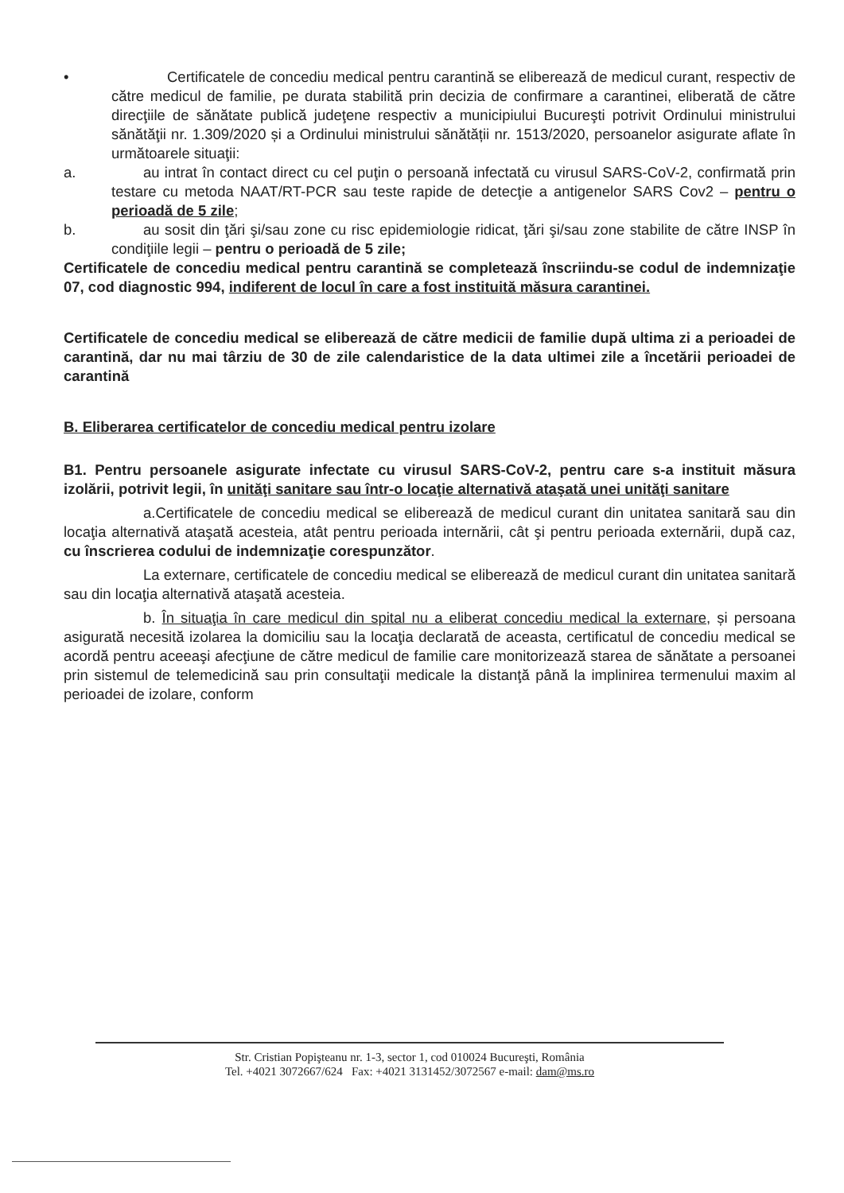• Certificatele de concediu medical pentru carantină se eliberează de medicul curant, respectiv de către medicul de familie, pe durata stabilită prin decizia de confirmare a carantinei, eliberată de către direcţiile de sănătate publică judeţene respectiv a municipiului Bucureşti potrivit Ordinului ministrului sănătăţii nr. 1.309/2020 și a Ordinului ministrului sănătății nr. 1513/2020, persoanelor asigurate aflate în următoarele situaţii:
a. au intrat în contact direct cu cel puţin o persoană infectată cu virusul SARS-CoV-2, confirmată prin testare cu metoda NAAT/RT-PCR sau teste rapide de detecţie a antigenelor SARS Cov2 – pentru o perioadă de 5 zile;
b. au sosit din ţări şi/sau zone cu risc epidemiologie ridicat, ţări şi/sau zone stabilite de către INSP în condiţiile legii – pentru o perioadă de 5 zile;
Certificatele de concediu medical pentru carantină se completează înscriindu-se codul de indemnizaţie 07, cod diagnostic 994, indiferent de locul în care a fost instituită măsura carantinei.
Certificatele de concediu medical se eliberează de către medicii de familie după ultima zi a perioadei de carantină, dar nu mai târziu de 30 de zile calendaristice de la data ultimei zile a încetării perioadei de carantină
B. Eliberarea certificatelor de concediu medical pentru izolare
B1. Pentru persoanele asigurate infectate cu virusul SARS-CoV-2, pentru care s-a instituit măsura izolării, potrivit legii, în unităţi sanitare sau într-o locaţie alternativă ataşată unei unităţi sanitare
a.Certificatele de concediu medical se eliberează de medicul curant din unitatea sanitară sau din locaţia alternativă ataşată acesteia, atât pentru perioada internării, cât şi pentru perioada externării, după caz, cu înscrierea codului de indemnizaţie corespunzător.
La externare, certificatele de concediu medical se eliberează de medicul curant din unitatea sanitară sau din locaţia alternativă ataşată acesteia.
b. În situaţia în care medicul din spital nu a eliberat concediu medical la externare, și persoana asigurată necesită izolarea la domiciliu sau la locaţia declarată de aceasta, certificatul de concediu medical se acordă pentru aceeaşi afecţiune de către medicul de familie care monitorizează starea de sănătate a persoanei prin sistemul de telemedicină sau prin consultaţii medicale la distanţă până la implinirea termenului maxim al perioadei de izolare, conform
Str. Cristian Popişteanu nr. 1-3, sector 1, cod 010024 Bucureşti, România
Tel. +4021 3072667/624 Fax: +4021 3131452/3072567 e-mail: dam@ms.ro